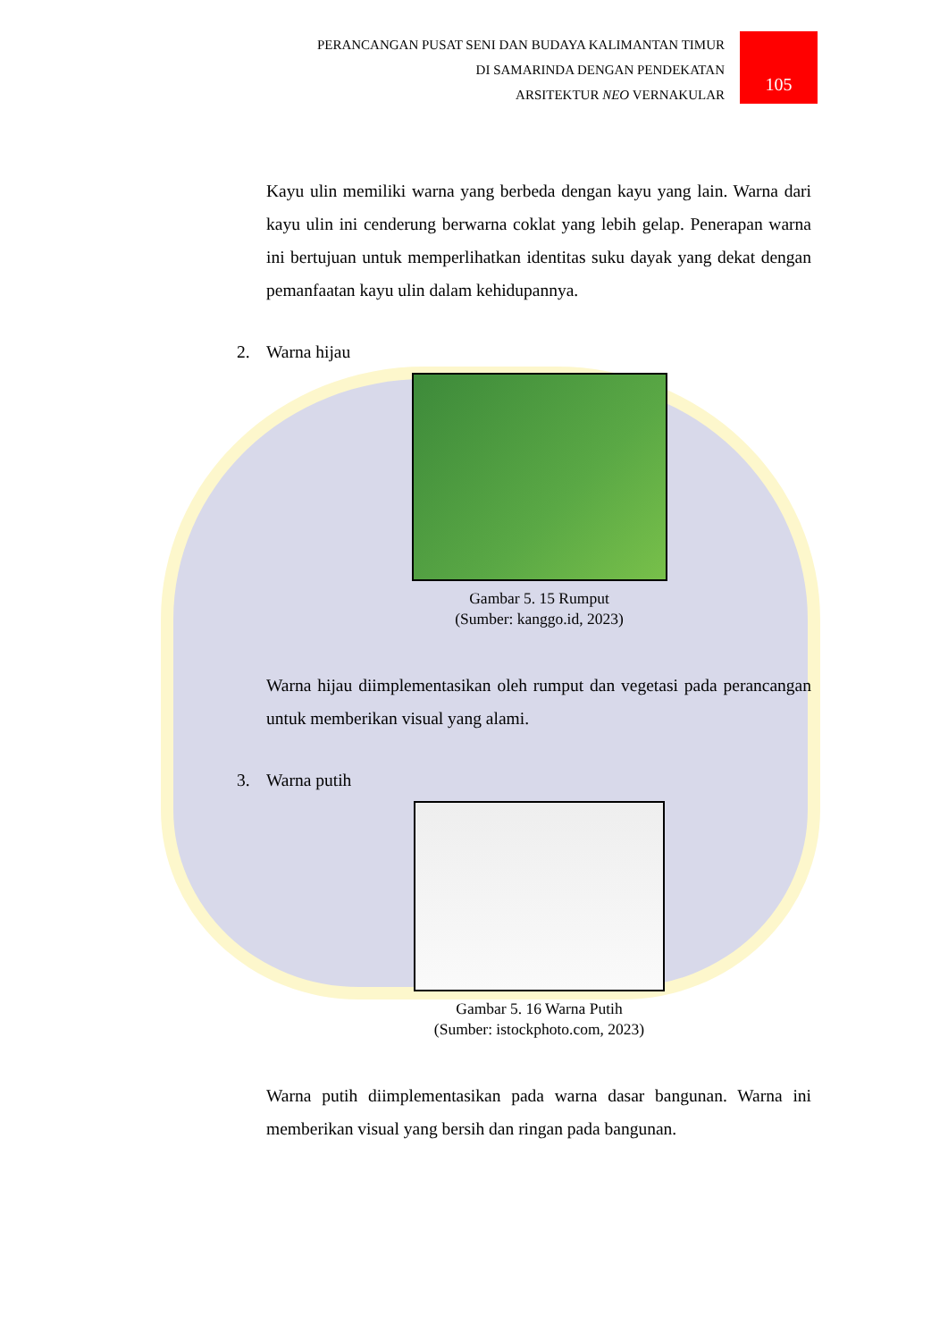PERANCANGAN PUSAT SENI DAN BUDAYA KALIMANTAN TIMUR
DI SAMARINDA DENGAN PENDEKATAN
ARSITEKTUR NEO VERNAKULAR
105
Kayu ulin memiliki warna yang berbeda dengan kayu yang lain. Warna dari kayu ulin ini cenderung berwarna coklat yang lebih gelap. Penerapan warna ini bertujuan untuk memperlihatkan identitas suku dayak yang dekat dengan pemanfaatan kayu ulin dalam kehidupannya.
2. Warna hijau
Gambar 5. 15 Rumput
(Sumber: kanggo.id, 2023)
Warna hijau diimplementasikan oleh rumput dan vegetasi pada perancangan untuk memberikan visual yang alami.
3. Warna putih
Gambar 5. 16 Warna Putih
(Sumber: istockphoto.com, 2023)
Warna putih diimplementasikan pada warna dasar bangunan. Warna ini memberikan visual yang bersih dan ringan pada bangunan.